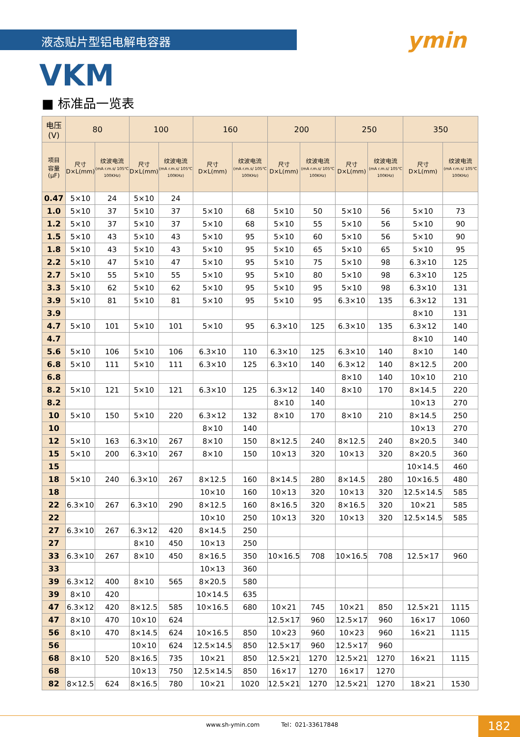液态贴片型铝电解电容器 ymin
VKM
■ 标准品一览表
| 电压(V) | 80 | | 100 | | 160 | | 200 | | 250 | | 350 | |
| --- | --- | --- | --- | --- | --- | --- | --- | --- | --- | --- | --- | --- |
| 项目 容量 (μF) | 尺寸 D×L(mm) | 纹波电流 (mA r.m.s/ 105℃ 100KHz) | 尺寸 D×L(mm) | 纹波电流 (mA r.m.s/ 105℃ 100KHz) | 尺寸 D×L(mm) | 纹波电流 (mA r.m.s/ 105℃ 100KHz) | 尺寸 D×L(mm) | 纹波电流 (mA r.m.s/ 105℃ 100KHz) | 尺寸 D×L(mm) | 纹波电流 (mA r.m.s/ 105℃ 100KHz) | 尺寸 D×L(mm) | 纹波电流 (mA r.m.s/ 105℃ 100KHz) |
| 0.47 | 5×10 | 24 | 5×10 | 24 | | | | | | | | |
| 1.0 | 5×10 | 37 | 5×10 | 37 | 5×10 | 68 | 5×10 | 50 | 5×10 | 56 | 5×10 | 73 |
| 1.2 | 5×10 | 37 | 5×10 | 37 | 5×10 | 68 | 5×10 | 55 | 5×10 | 56 | 5×10 | 90 |
| 1.5 | 5×10 | 43 | 5×10 | 43 | 5×10 | 95 | 5×10 | 60 | 5×10 | 56 | 5×10 | 90 |
| 1.8 | 5×10 | 43 | 5×10 | 43 | 5×10 | 95 | 5×10 | 65 | 5×10 | 65 | 5×10 | 95 |
| 2.2 | 5×10 | 47 | 5×10 | 47 | 5×10 | 95 | 5×10 | 75 | 5×10 | 98 | 6.3×10 | 125 |
| 2.7 | 5×10 | 55 | 5×10 | 55 | 5×10 | 95 | 5×10 | 80 | 5×10 | 98 | 6.3×10 | 125 |
| 3.3 | 5×10 | 62 | 5×10 | 62 | 5×10 | 95 | 5×10 | 95 | 5×10 | 98 | 6.3×10 | 131 |
| 3.9 | 5×10 | 81 | 5×10 | 81 | 5×10 | 95 | 5×10 | 95 | 6.3×10 | 135 | 6.3×12 | 131 |
| 3.9 | | | | | | | | | | | 8×10 | 131 |
| 4.7 | 5×10 | 101 | 5×10 | 101 | 5×10 | 95 | 6.3×10 | 125 | 6.3×10 | 135 | 6.3×12 | 140 |
| 4.7 | | | | | | | | | | | 8×10 | 140 |
| 5.6 | 5×10 | 106 | 5×10 | 106 | 6.3×10 | 110 | 6.3×10 | 125 | 6.3×10 | 140 | 8×10 | 140 |
| 6.8 | 5×10 | 111 | 5×10 | 111 | 6.3×10 | 125 | 6.3×10 | 140 | 6.3×12 | 140 | 8×12.5 | 200 |
| 6.8 | | | | | | | | | 8×10 | 140 | 10×10 | 210 |
| 8.2 | 5×10 | 121 | 5×10 | 121 | 6.3×10 | 125 | 6.3×12 | 140 | 8×10 | 170 | 8×14.5 | 220 |
| 8.2 | | | | | | | 8×10 | 140 | | | 10×13 | 270 |
| 10 | 5×10 | 150 | 5×10 | 220 | 6.3×12 | 132 | 8×10 | 170 | 8×10 | 210 | 8×14.5 | 250 |
| 10 | | | | | 8×10 | 140 | | | | | 10×13 | 270 |
| 12 | 5×10 | 163 | 6.3×10 | 267 | 8×10 | 150 | 8×12.5 | 240 | 8×12.5 | 240 | 8×20.5 | 340 |
| 15 | 5×10 | 200 | 6.3×10 | 267 | 8×10 | 150 | 10×13 | 320 | 10×13 | 320 | 8×20.5 | 360 |
| 15 | | | | | | | | | | | 10×14.5 | 460 |
| 18 | 5×10 | 240 | 6.3×10 | 267 | 8×12.5 | 160 | 8×14.5 | 280 | 8×14.5 | 280 | 10×16.5 | 480 |
| 18 | | | | | 10×10 | 160 | 10×13 | 320 | 10×13 | 320 | 12.5×14.5 | 585 |
| 22 | 6.3×10 | 267 | 6.3×10 | 290 | 8×12.5 | 160 | 8×16.5 | 320 | 8×16.5 | 320 | 10×21 | 585 |
| 22 | | | | | 10×10 | 250 | 10×13 | 320 | 10×13 | 320 | 12.5×14.5 | 585 |
| 27 | 6.3×10 | 267 | 6.3×12 | 420 | 8×14.5 | 250 | | | | | | |
| 27 | | | 8×10 | 450 | 10×13 | 250 | | | | | | |
| 33 | 6.3×10 | 267 | 8×10 | 450 | 8×16.5 | 350 | 10×16.5 | 708 | 10×16.5 | 708 | 12.5×17 | 960 |
| 33 | | | | | 10×13 | 360 | | | | | | |
| 39 | 6.3×12 | 400 | 8×10 | 565 | 8×20.5 | 580 | | | | | | |
| 39 | 8×10 | 420 | | | 10×14.5 | 635 | | | | | | |
| 47 | 6.3×12 | 420 | 8×12.5 | 585 | 10×16.5 | 680 | 10×21 | 745 | 10×21 | 850 | 12.5×21 | 1115 |
| 47 | 8×10 | 470 | 10×10 | 624 | | | 12.5×17 | 960 | 12.5×17 | 960 | 16×17 | 1060 |
| 56 | 8×10 | 470 | 8×14.5 | 624 | 10×16.5 | 850 | 10×23 | 960 | 10×23 | 960 | 16×21 | 1115 |
| 56 | | | 10×10 | 624 | 12.5×14.5 | 850 | 12.5×17 | 960 | 12.5×17 | 960 | | |
| 68 | 8×10 | 520 | 8×16.5 | 735 | 10×21 | 850 | 12.5×21 | 1270 | 12.5×21 | 1270 | 16×21 | 1115 |
| 68 | | | 10×13 | 750 | 12.5×14.5 | 850 | 16×17 | 1270 | 16×17 | 1270 | | |
| 82 | 8×12.5 | 624 | 8×16.5 | 780 | 10×21 | 1020 | 12.5×21 | 1270 | 12.5×21 | 1270 | 18×21 | 1530 |
www.sh-ymin.com Tel：021-33617848 182